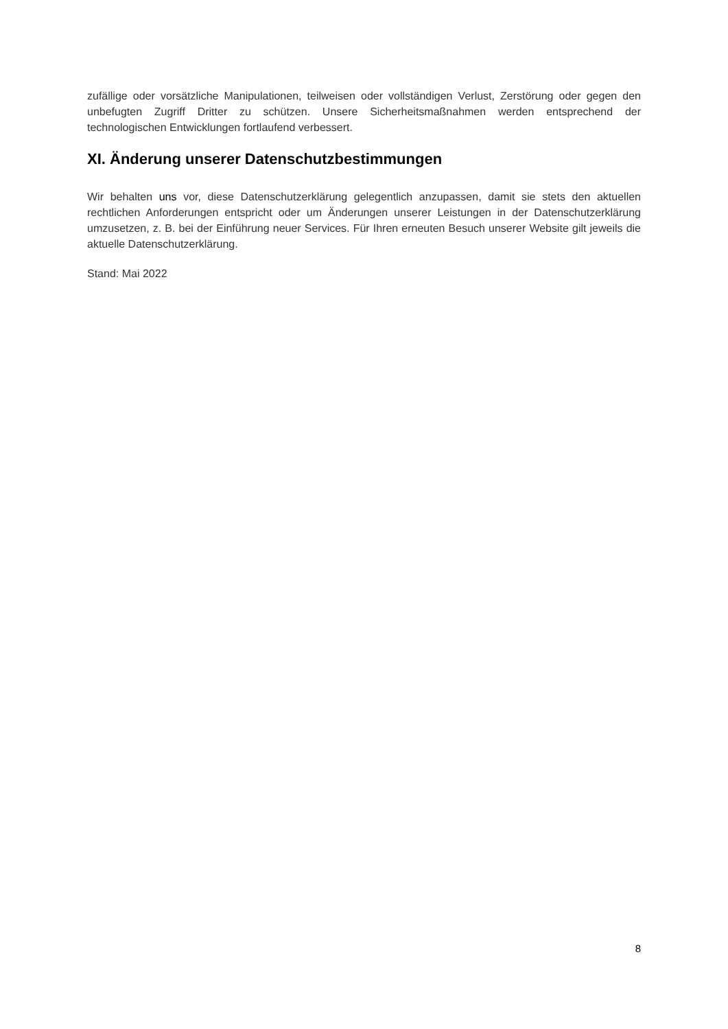zufällige oder vorsätzliche Manipulationen, teilweisen oder vollständigen Verlust, Zerstörung oder gegen den unbefugten Zugriff Dritter zu schützen. Unsere Sicherheitsmaßnahmen werden entsprechend der technologischen Entwicklungen fortlaufend verbessert.
XI. Änderung unserer Datenschutzbestimmungen
Wir behalten uns vor, diese Datenschutzerklärung gelegentlich anzupassen, damit sie stets den aktuellen rechtlichen Anforderungen entspricht oder um Änderungen unserer Leistungen in der Datenschutzerklärung umzusetzen, z. B. bei der Einführung neuer Services. Für Ihren erneuten Besuch unserer Website gilt jeweils die aktuelle Datenschutzerklärung.
Stand: Mai 2022
8